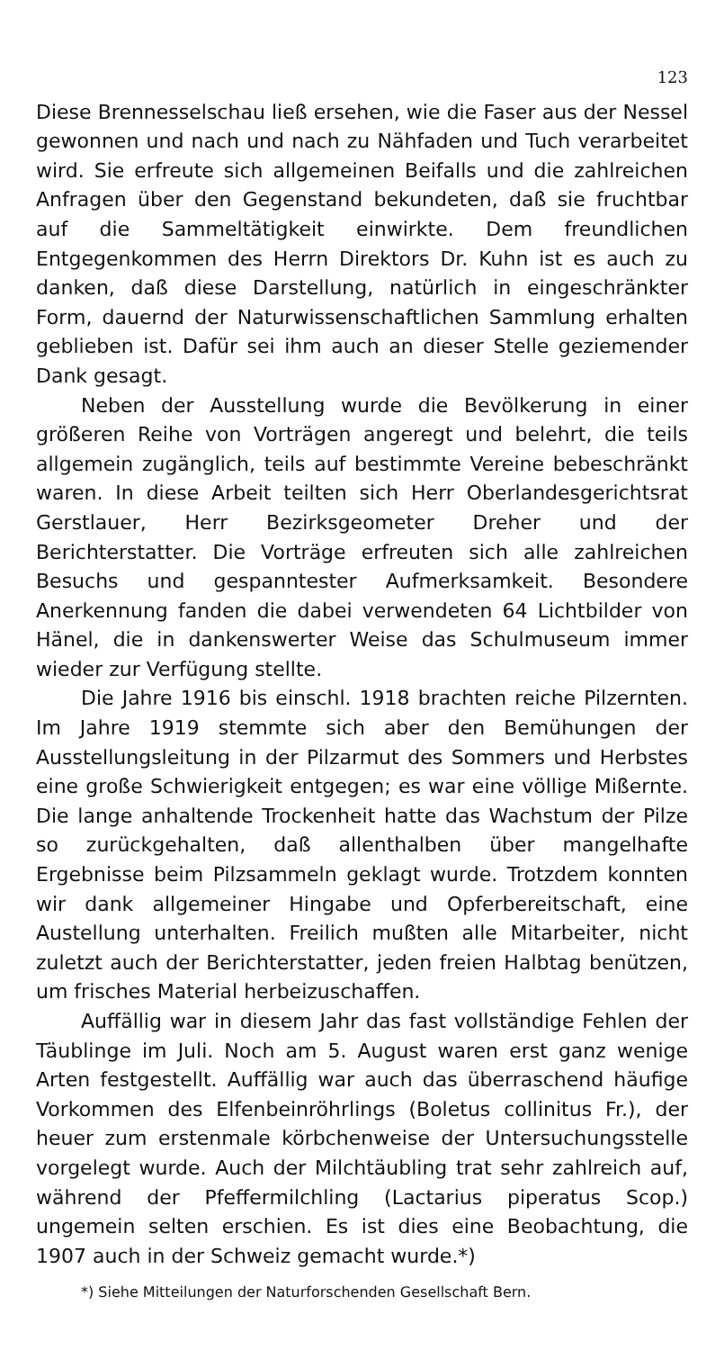123
Diese Brennesselschau ließ ersehen, wie die Faser aus der Nessel gewonnen und nach und nach zu Nähfaden und Tuch verarbeitet wird. Sie erfreute sich allgemeinen Beifalls und die zahlreichen Anfragen über den Gegenstand bekundeten, daß sie fruchtbar auf die Sammeltätigkeit einwirkte. Dem freundlichen Entgegenkommen des Herrn Direktors Dr. Kuhn ist es auch zu danken, daß diese Darstellung, natürlich in eingeschränkter Form, dauernd der Naturwissenschaftlichen Sammlung erhalten geblieben ist. Dafür sei ihm auch an dieser Stelle geziemender Dank gesagt.
Neben der Ausstellung wurde die Bevölkerung in einer größeren Reihe von Vorträgen angeregt und belehrt, die teils allgemein zugänglich, teils auf bestimmte Vereine bebeschränkt waren. In diese Arbeit teilten sich Herr Oberlandesgerichtsrat Gerstlauer, Herr Bezirksgeometer Dreher und der Berichterstatter. Die Vorträge erfreuten sich alle zahlreichen Besuchs und gespanntester Aufmerksamkeit. Besondere Anerkennung fanden die dabei verwendeten 64 Lichtbilder von Hänel, die in dankenswerter Weise das Schulmuseum immer wieder zur Verfügung stellte.
Die Jahre 1916 bis einschl. 1918 brachten reiche Pilzernten. Im Jahre 1919 stemmte sich aber den Bemühungen der Ausstellungsleitung in der Pilzarmut des Sommers und Herbstes eine große Schwierigkeit entgegen; es war eine völlige Mißernte. Die lange anhaltende Trockenheit hatte das Wachstum der Pilze so zurückgehalten, daß allenthalben über mangelhafte Ergebnisse beim Pilzsammeln geklagt wurde. Trotzdem konnten wir dank allgemeiner Hingabe und Opferbereitschaft, eine Austellung unterhalten. Freilich mußten alle Mitarbeiter, nicht zuletzt auch der Berichterstatter, jeden freien Halbtag benützen, um frisches Material herbeizuschaffen.
Auffällig war in diesem Jahr das fast vollständige Fehlen der Täublinge im Juli. Noch am 5. August waren erst ganz wenige Arten festgestellt. Auffällig war auch das überraschend häufige Vorkommen des Elfenbeinröhrlings (Boletus collinitus Fr.), der heuer zum erstenmale körbchenweise der Untersuchungsstelle vorgelegt wurde. Auch der Milchtäubling trat sehr zahlreich auf, während der Pfeffermilchling (Lactarius piperatus Scop.) ungemein selten erschien. Es ist dies eine Beobachtung, die 1907 auch in der Schweiz gemacht wurde.*)
*) Siehe Mitteilungen der Naturforschenden Gesellschaft Bern.